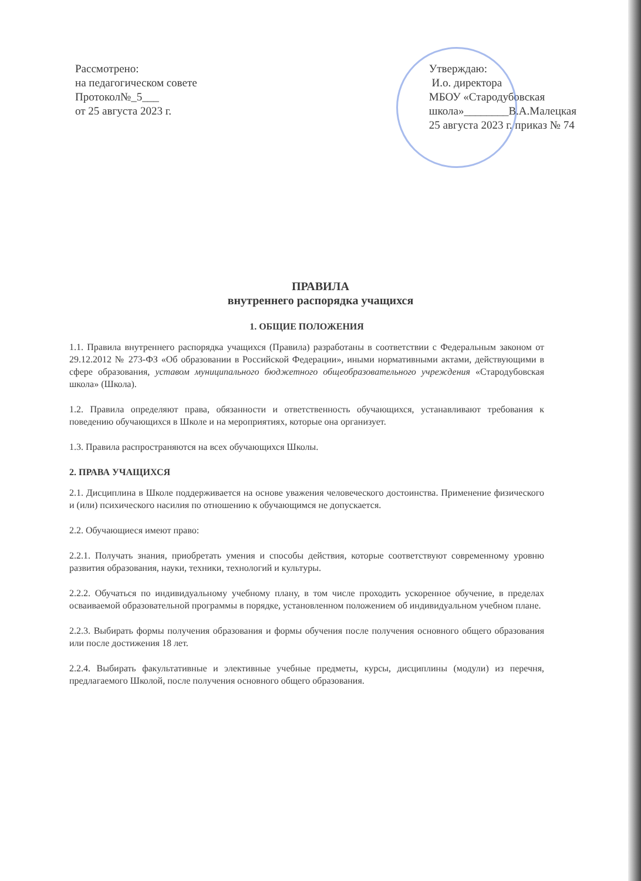Рассмотрено:
на педагогическом совете
Протокол№_5___
от 25 августа 2023 г.
Утверждаю:
И.о. директора
МБОУ «Стародубовская
школа»________В.А.Малецкая
25 августа 2023 г. приказ № 74
ПРАВИЛА
внутреннего распорядка учащихся
1. ОБЩИЕ ПОЛОЖЕНИЯ
1.1. Правила внутреннего распорядка учащихся (Правила) разработаны в соответствии с Федеральным законом от 29.12.2012 № 273-ФЗ «Об образовании в Российской Федерации», иными нормативными актами, действующими в сфере образования, уставом муниципального бюджетного общеобразовательного учреждения «Стародубовская школа» (Школа).
1.2. Правила определяют права, обязанности и ответственность обучающихся, устанавливают требования к поведению обучающихся в Школе и на мероприятиях, которые она организует.
1.3. Правила распространяются на всех обучающихся Школы.
2. ПРАВА УЧАЩИХСЯ
2.1. Дисциплина в Школе поддерживается на основе уважения человеческого достоинства. Применение физического и (или) психического насилия по отношению к обучающимся не допускается.
2.2. Обучающиеся имеют право:
2.2.1. Получать знания, приобретать умения и способы действия, которые соответствуют современному уровню развития образования, науки, техники, технологий и культуры.
2.2.2. Обучаться по индивидуальному учебному плану, в том числе проходить ускоренное обучение, в пределах осваиваемой образовательной программы в порядке, установленном положением об индивидуальном учебном плане.
2.2.3. Выбирать формы получения образования и формы обучения после получения основного общего образования или после достижения 18 лет.
2.2.4. Выбирать факультативные и элективные учебные предметы, курсы, дисциплины (модули) из перечня, предлагаемого Школой, после получения основного общего образования.